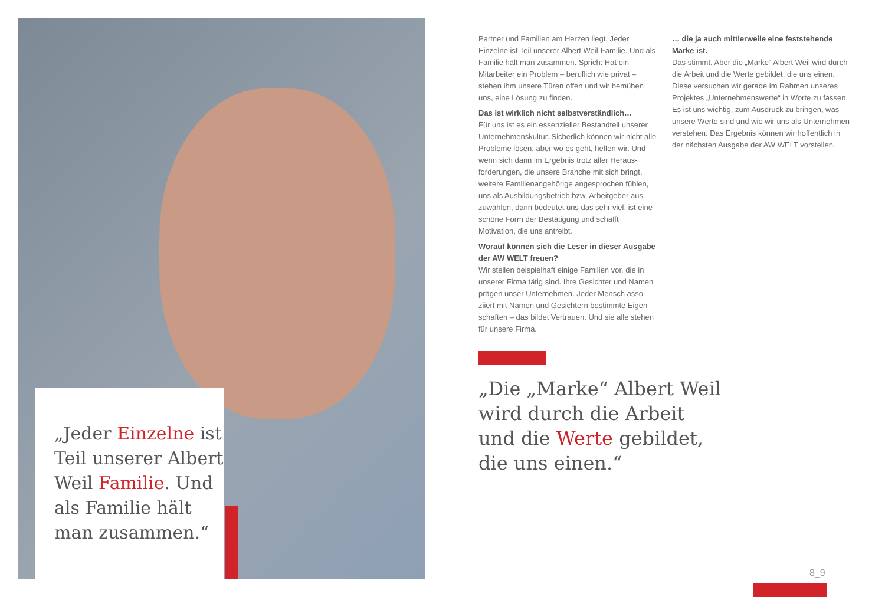„Jeder Einzelne ist Teil unserer Albert Weil Familie. Und als Familie hält man zusammen.“
Partner und Familien am Herzen liegt. Jeder Einzelne ist Teil unserer Albert Weil-Familie. Und als Familie hält man zusammen. Sprich: Hat ein Mitarbeiter ein Problem – beruflich wie privat – stehen ihm unsere Türen offen und wir bemühen uns, eine Lösung zu finden.
Das ist wirklich nicht selbstverständlich…
Für uns ist es ein essenzieller Bestandteil unserer Unternehmenskultur. Sicherlich können wir nicht alle Probleme lösen, aber wo es geht, helfen wir. Und wenn sich dann im Ergebnis trotz aller Heraus­forderungen, die unsere Branche mit sich bringt, weitere Familienangehörige angesprochen fühlen, uns als Ausbildungsbetrieb bzw. Arbeitgeber aus­zuwählen, dann bedeutet uns das sehr viel, ist eine schöne Form der Bestätigung und schafft Motivation, die uns antreibt.
Worauf können sich die Leser in dieser Ausgabe der AW WELT freuen?
Wir stellen beispielhaft einige Familien vor, die in unserer Firma tätig sind. Ihre Gesichter und Namen prägen unser Unternehmen. Jeder Mensch asso­ziiert mit Namen und Gesichtern bestimmte Eigen­schaften – das bildet Vertrauen. Und sie alle stehen für unsere Firma.
… die ja auch mittlerweile eine feststehende Marke ist.
Das stimmt. Aber die „Marke“ Albert Weil wird durch die Arbeit und die Werte gebildet, die uns einen. Diese versuchen wir gerade im Rahmen unseres Projektes „Unternehmenswerte“ in Worte zu fassen. Es ist uns wichtig, zum Ausdruck zu bringen, was unsere Werte sind und wie wir uns als Unternehmen verstehen. Das Ergebnis können wir hoffentlich in der nächsten Ausgabe der AW WELT vorstellen.
„Die „Marke“ Albert Weil
wird durch die Arbeit
und die Werte gebildet,
die uns einen.“
8_9